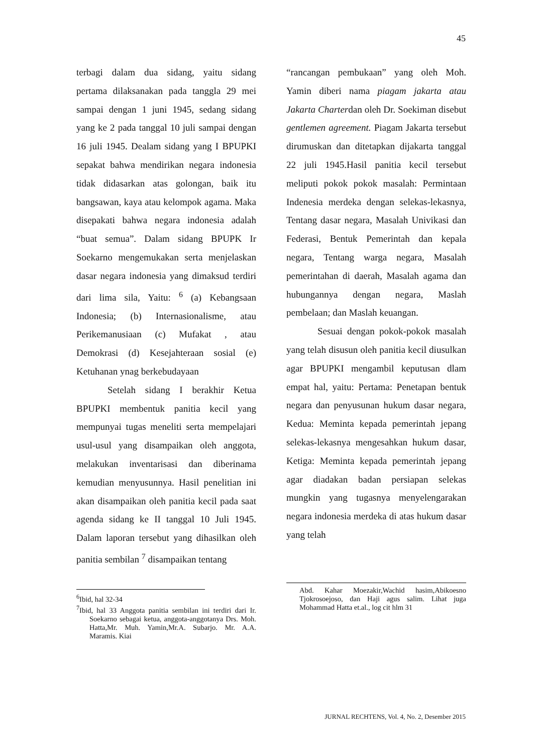45
terbagi dalam dua sidang, yaitu sidang pertama dilaksanakan pada tanggla 29 mei sampai dengan 1 juni 1945, sedang sidang yang ke 2 pada tanggal 10 juli sampai dengan 16 juli 1945. Dealam sidang yang I BPUPKI sepakat bahwa mendirikan negara indonesia tidak didasarkan atas golongan, baik itu bangsawan, kaya atau kelompok agama. Maka disepakati bahwa negara indonesia adalah “buat semua”. Dalam sidang BPUPK Ir Soekarno mengemukakan serta menjelaskan dasar negara indonesia yang dimaksud terdiri dari lima sila, Yaitu: <sup>6</sup> (a) Kebangsaan Indonesia; (b) Internasionalisme, atau Perikemanusiaan (c) Mufakat , atau Demokrasi (d) Kesejahteraan sosial (e) Ketuhanan ynag berkebudayaan
Setelah sidang I berakhir Ketua BPUPKI membentuk panitia kecil yang mempunyai tugas meneliti serta mempelajari usul-usul yang disampaikan oleh anggota, melakukan inventarisasi dan diberinama kemudian menyusunnya. Hasil penelitian ini akan disampaikan oleh panitia kecil pada saat agenda sidang ke II tanggal 10 Juli 1945. Dalam laporan tersebut yang dihasilkan oleh panitia sembilan <sup>7</sup> disampaikan tentang
<sup>6</sup> Ibid, hal 32-34
<sup>7</sup> Ibid, hal 33 Anggota panitia sembilan ini terdiri dari Ir. Soekarno sebagai ketua, anggota-anggotanya Drs. Moh. Hatta,Mr. Muh. Yamin,Mr.A. Subarjo. Mr. A.A. Maramis. Kiai
“rancangan pembukaan” yang oleh Moh. Yamin diberi nama piagam jakarta atau Jakarta Charterdan oleh Dr. Soekiman disebut gentlemen agreement. Piagam Jakarta tersebut dirumuskan dan ditetapkan dijakarta tanggal 22 juli 1945.Hasil panitia kecil tersebut meliputi pokok pokok masalah: Permintaan Indenesia merdeka dengan selekas-lekasnya, Tentang dasar negara, Masalah Univikasi dan Federasi, Bentuk Pemerintah dan kepala negara, Tentang warga negara, Masalah pemerintahan di daerah, Masalah agama dan hubungannya dengan negara, Maslah pembelaan; dan Maslah keuangan.
Sesuai dengan pokok-pokok masalah yang telah disusun oleh panitia kecil diusulkan agar BPUPKI mengambil keputusan dlam empat hal, yaitu: Pertama: Penetapan bentuk negara dan penyusunan hukum dasar negara, Kedua: Meminta kepada pemerintah jepang selekas-lekasnya mengesahkan hukum dasar, Ketiga: Meminta kepada pemerintah jepang agar diadakan badan persiapan selekas mungkin yang tugasnya menyelengarakan negara indonesia merdeka di atas hukum dasar yang telah
Abd. Kahar Moezakir,Wachid hasim,Abikoesno Tjokrosoejoso, dan Haji agus salim. Lihat juga Mohammad Hatta et.al., log cit hlm 31
JURNAL RECHTENS, Vol. 4, No. 2, Desember 2015